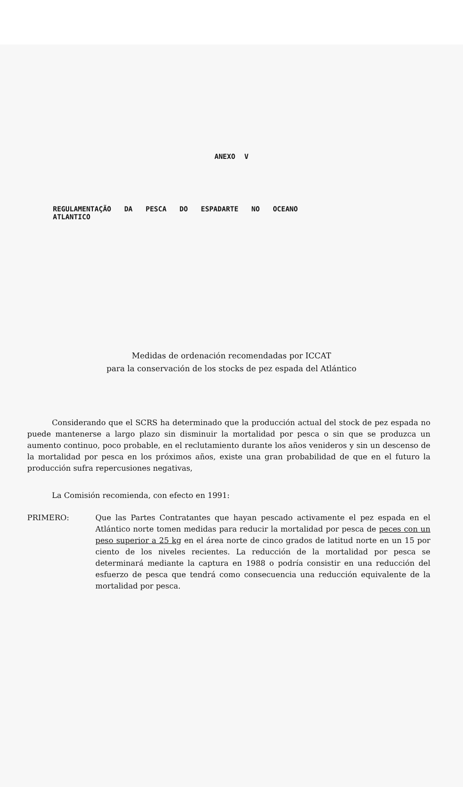ANEXO V
REGULAMENTAÇÃO DA PESCA DO ESPADARTE NO OCEANO
ATLANTICO
Medidas de ordenación recomendadas por ICCAT
para la conservación de los stocks de pez espada del Atlántico
Considerando que el SCRS ha determinado que la producción actual del stock de pez espada no puede mantenerse a largo plazo sin disminuir la mortalidad por pesca o sin que se produzca un aumento continuo, poco probable, en el reclutamiento durante los años venideros y sin un descenso de la mortalidad por pesca en los próximos años, existe una gran probabilidad de que en el futuro la producción sufra repercusiones negativas,
La Comisión recomienda, con efecto en 1991:
PRIMERO: Que las Partes Contratantes que hayan pescado activamente el pez espada en el Atlántico norte tomen medidas para reducir la mortalidad por pesca de peces con un peso superior a 25 kg en el área norte de cinco grados de latitud norte en un 15 por ciento de los niveles recientes. La reducción de la mortalidad por pesca se determinará mediante la captura en 1988 o podría consistir en una reducción del esfuerzo de pesca que tendrá como consecuencia una reducción equivalente de la mortalidad por pesca.